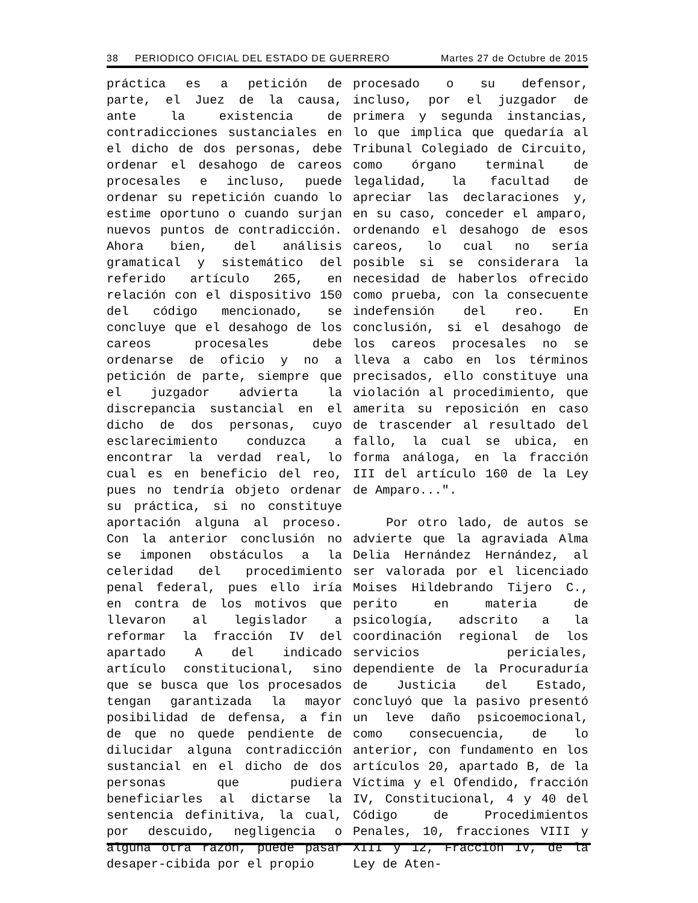38 PERIODICO OFICIAL DEL ESTADO DE GUERRERO Martes 27 de Octubre de 2015
práctica es a petición de parte, el Juez de la causa, ante la existencia de contradicciones sustanciales en el dicho de dos personas, debe ordenar el desahogo de careos procesales e incluso, puede ordenar su repetición cuando lo estime oportuno o cuando surjan nuevos puntos de contradicción. Ahora bien, del análisis gramatical y sistemático del referido artículo 265, en relación con el dispositivo 150 del código mencionado, se concluye que el desahogo de los careos procesales debe ordenarse de oficio y no a petición de parte, siempre que el juzgador advierta la discrepancia sustancial en el dicho de dos personas, cuyo esclarecimiento conduzca a encontrar la verdad real, lo cual es en beneficio del reo, pues no tendría objeto ordenar su práctica, si no constituye aportación alguna al proceso. Con la anterior conclusión no se imponen obstáculos a la celeridad del procedimiento penal federal, pues ello iría en contra de los motivos que llevaron al legislador a reformar la fracción IV del apartado A del indicado artículo constitucional, sino que se busca que los procesados tengan garantizada la mayor posibilidad de defensa, a fin de que no quede pendiente de dilucidar alguna contradicción sustancial en el dicho de dos personas que pudiera beneficiarles al dictarse la sentencia definitiva, la cual, por descuido, negligencia o alguna otra razón, puede pasar desaper-cibida por el propio
procesado o su defensor, incluso, por el juzgador de primera y segunda instancias, lo que implica que quedaría al Tribunal Colegiado de Circuito, como órgano terminal de legalidad, la facultad de apreciar las declaraciones y, en su caso, conceder el amparo, ordenando el desahogo de esos careos, lo cual no sería posible si se considerara la necesidad de haberlos ofrecido como prueba, con la consecuente indefensión del reo. En conclusión, si el desahogo de los careos procesales no se lleva a cabo en los términos precisados, ello constituye una violación al procedimiento, que amerita su reposición en caso de trascender al resultado del fallo, la cual se ubica, en forma análoga, en la fracción III del artículo 160 de la Ley de Amparo...".
Por otro lado, de autos se advierte que la agraviada Alma Delia Hernández Hernández, al ser valorada por el licenciado Moises Hildebrando Tijero C., perito en materia de psicología, adscrito a la coordinación regional de los servicios periciales, dependiente de la Procuraduría de Justicia del Estado, concluyó que la pasivo presentó un leve daño psicoemocional, como consecuencia, de lo anterior, con fundamento en los artículos 20, apartado B, de la Víctima y el Ofendido, fracción IV, Constitucional, 4 y 40 del Código de Procedimientos Penales, 10, fracciones VIII y XIII y 12, Fracción IV, de la Ley de Aten-